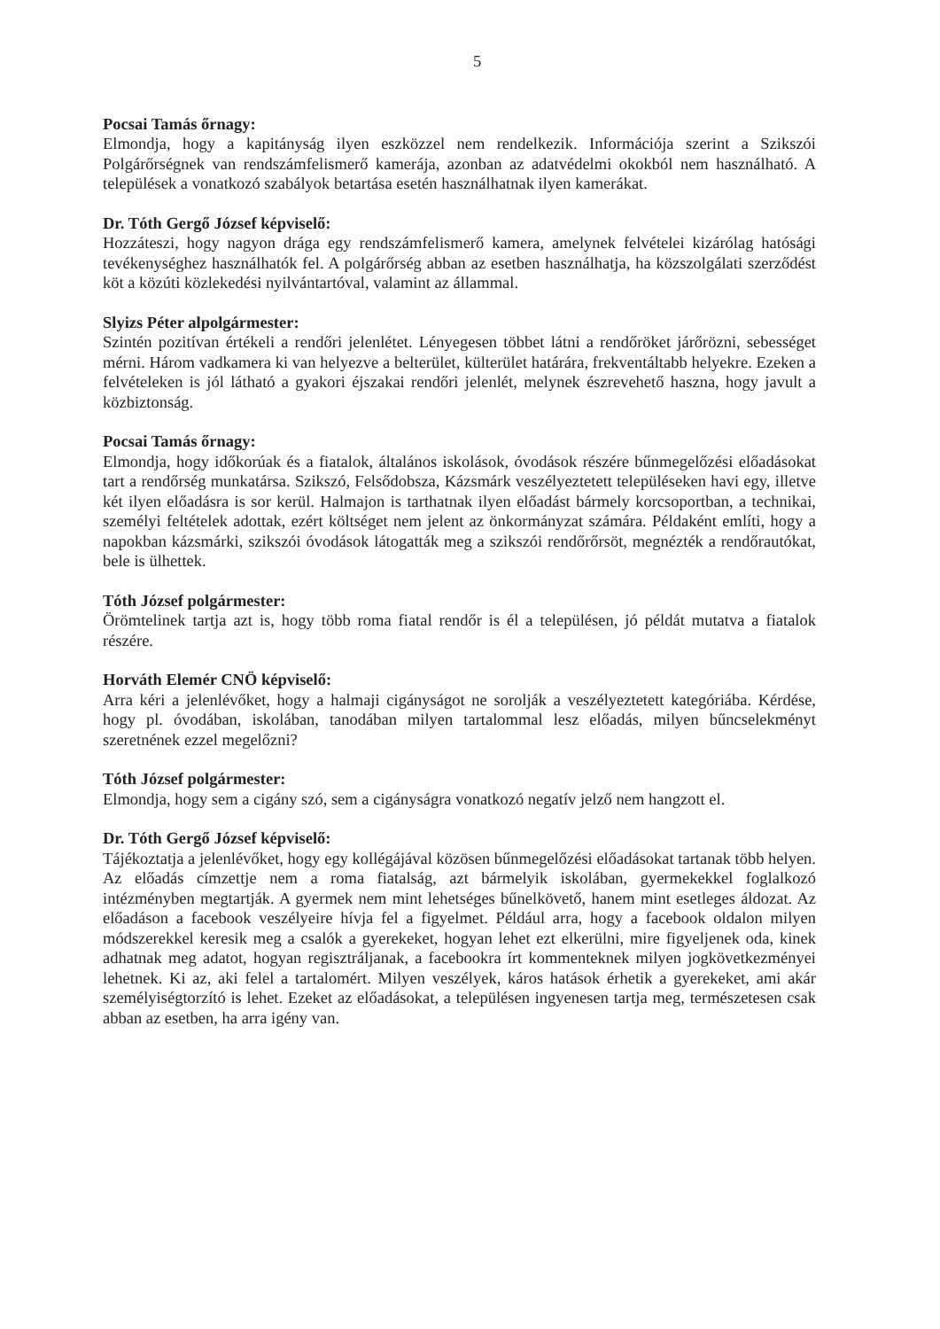5
Pocsai Tamás őrnagy:
Elmondja, hogy a kapitányság ilyen eszközzel nem rendelkezik. Információja szerint a Szikszói Polgárőrségnek van rendszámfelismerő kamerája, azonban az adatvédelmi okokból nem használható. A települések a vonatkozó szabályok betartása esetén használhatnak ilyen kamerákat.
Dr. Tóth Gergő József képviselő:
Hozzáteszi, hogy nagyon drága egy rendszámfelismerő kamera, amelynek felvételei kizárólag hatósági tevékenységhez használhatók fel. A polgárőrség abban az esetben használhatja, ha közszolgálati szerződést köt a közúti közlekedési nyilvántartóval, valamint az állammal.
Slyizs Péter alpolgármester:
Szintén pozitívan értékeli a rendőri jelenlétet. Lényegesen többet látni a rendőröket járőrözni, sebességet mérni. Három vadkamera ki van helyezve a belterület, külterület határára, frekventáltabb helyekre. Ezeken a felvételeken is jól látható a gyakori éjszakai rendőri jelenlét, melynek észrevehető haszna, hogy javult a közbiztonság.
Pocsai Tamás őrnagy:
Elmondja, hogy időkorúak és a fiatalok, általános iskolások, óvodások részére bűnmegelőzési előadásokat tart a rendőrség munkatársa. Szikszó, Felsődobsza, Kázsmárk veszélyeztetett településeken havi egy, illetve két ilyen előadásra is sor kerül. Halmajon is tarthatnak ilyen előadást bármely korcsoportban, a technikai, személyi feltételek adottak, ezért költséget nem jelent az önkormányzat számára. Példaként említi, hogy a napokban kázsmárki, szikszói óvodások látogatták meg a szikszói rendőrőrsöt, megnézték a rendőrautókat, bele is ülhettek.
Tóth József polgármester:
Örömtelinek tartja azt is, hogy több roma fiatal rendőr is él a településen, jó példát mutatva a fiatalok részére.
Horváth Elemér CNÖ képviselő:
Arra kéri a jelenlévőket, hogy a halmaji cigányságot ne sorolják a veszélyeztetett kategóriába. Kérdése, hogy pl. óvodában, iskolában, tanodában milyen tartalommal lesz előadás, milyen bűncselekményt szeretnének ezzel megelőzni?
Tóth József polgármester:
Elmondja, hogy sem a cigány szó, sem a cigányságra vonatkozó negatív jelző nem hangzott el.
Dr. Tóth Gergő József képviselő:
Tájékoztatja a jelenlévőket, hogy egy kollégájával közösen bűnmegelőzési előadásokat tartanak több helyen. Az előadás címzettje nem a roma fiatalság, azt bármelyik iskolában, gyermekekkel foglalkozó intézményben megtartják. A gyermek nem mint lehetséges bűnelkövető, hanem mint esetleges áldozat. Az előadáson a facebook veszélyeire hívja fel a figyelmet. Például arra, hogy a facebook oldalon milyen módszerekkel keresik meg a csalók a gyerekeket, hogyan lehet ezt elkerülni, mire figyeljenek oda, kinek adhatnak meg adatot, hogyan regisztráljanak, a facebookra írt kommenteknek milyen jogkövetkezményei lehetnek. Ki az, aki felel a tartalomért. Milyen veszélyek, káros hatások érhetik a gyerekeket, ami akár személyiségtorzító is lehet. Ezeket az előadásokat, a településen ingyenesen tartja meg, természetesen csak abban az esetben, ha arra igény van.